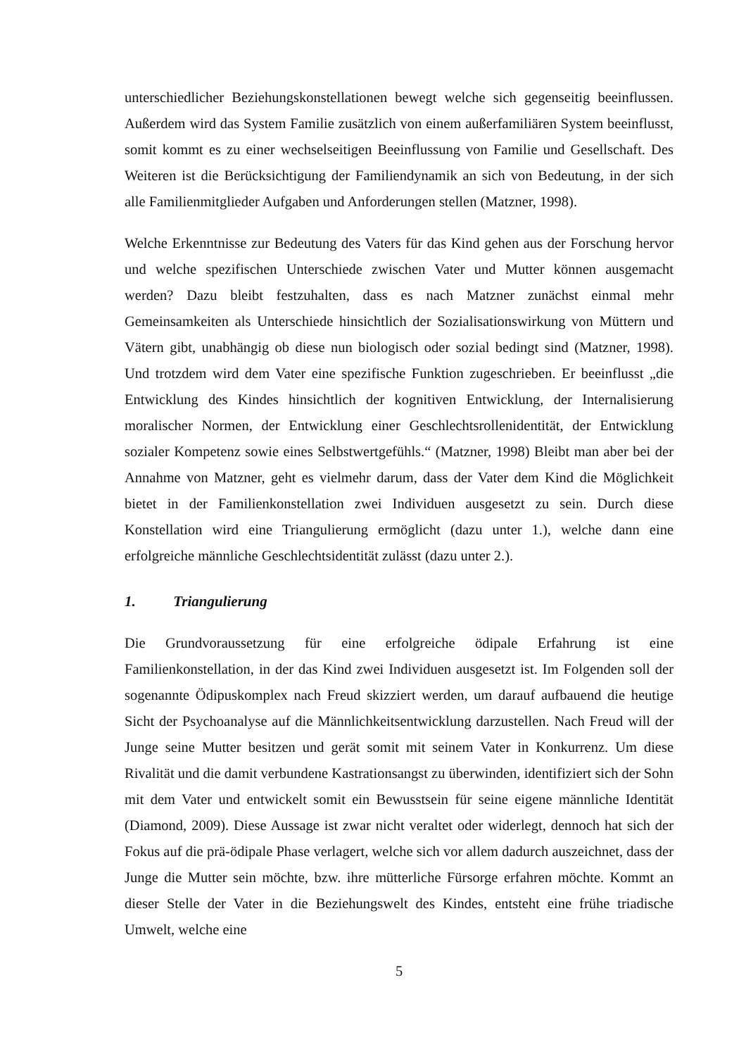unterschiedlicher Beziehungskonstellationen bewegt welche sich gegenseitig beeinflussen. Außerdem wird das System Familie zusätzlich von einem außerfamiliären System beeinflusst, somit kommt es zu einer wechselseitigen Beeinflussung von Familie und Gesellschaft. Des Weiteren ist die Berücksichtigung der Familiendynamik an sich von Bedeutung, in der sich alle Familienmitglieder Aufgaben und Anforderungen stellen (Matzner, 1998).
Welche Erkenntnisse zur Bedeutung des Vaters für das Kind gehen aus der Forschung hervor und welche spezifischen Unterschiede zwischen Vater und Mutter können ausgemacht werden? Dazu bleibt festzuhalten, dass es nach Matzner zunächst einmal mehr Gemeinsamkeiten als Unterschiede hinsichtlich der Sozialisationswirkung von Müttern und Vätern gibt, unabhängig ob diese nun biologisch oder sozial bedingt sind (Matzner, 1998). Und trotzdem wird dem Vater eine spezifische Funktion zugeschrieben. Er beeinflusst „die Entwicklung des Kindes hinsichtlich der kognitiven Entwicklung, der Internalisierung moralischer Normen, der Entwicklung einer Geschlechtsrollenidentität, der Entwicklung sozialer Kompetenz sowie eines Selbstwertgefühls.“ (Matzner, 1998) Bleibt man aber bei der Annahme von Matzner, geht es vielmehr darum, dass der Vater dem Kind die Möglichkeit bietet in der Familienkonstellation zwei Individuen ausgesetzt zu sein. Durch diese Konstellation wird eine Triangulierung ermöglicht (dazu unter 1.), welche dann eine erfolgreiche männliche Geschlechtsidentität zulässt (dazu unter 2.).
1. Triangulierung
Die Grundvoraussetzung für eine erfolgreiche ödipale Erfahrung ist eine Familienkonstellation, in der das Kind zwei Individuen ausgesetzt ist. Im Folgenden soll der sogenannte Ödipuskomplex nach Freud skizziert werden, um darauf aufbauend die heutige Sicht der Psychoanalyse auf die Männlichkeitsentwicklung darzustellen. Nach Freud will der Junge seine Mutter besitzen und gerät somit mit seinem Vater in Konkurrenz. Um diese Rivalität und die damit verbundene Kastrationsangst zu überwinden, identifiziert sich der Sohn mit dem Vater und entwickelt somit ein Bewusstsein für seine eigene männliche Identität (Diamond, 2009). Diese Aussage ist zwar nicht veraltet oder widerlegt, dennoch hat sich der Fokus auf die prä-ödipale Phase verlagert, welche sich vor allem dadurch auszeichnet, dass der Junge die Mutter sein möchte, bzw. ihre mütterliche Fürsorge erfahren möchte. Kommt an dieser Stelle der Vater in die Beziehungswelt des Kindes, entsteht eine frühe triadische Umwelt, welche eine
5